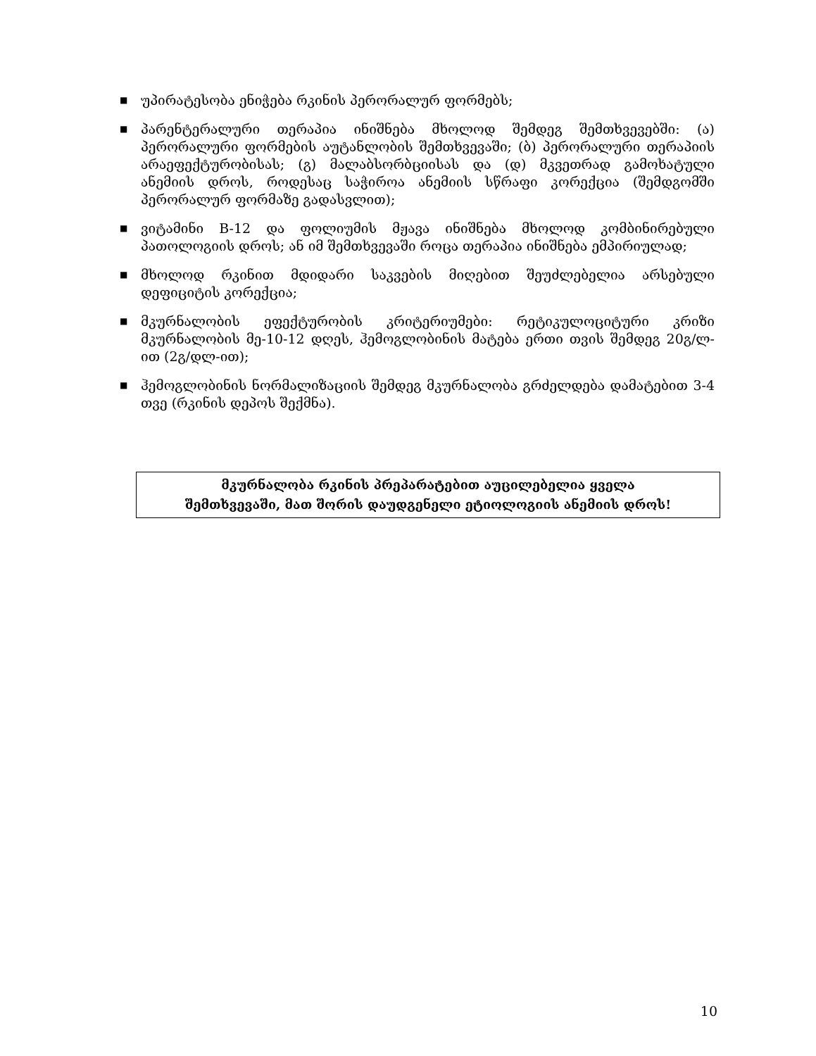■ უპირატესობა ენიჭება რკინის პერორალურ ფორმებს;
■ პარენტერალური თერაპია ინიშნება მხოლოდ შემდეგ შემთხვევებში: (ა) პერორალური ფორმების აუტანლობის შემთხვევაში; (ბ) პერორალური თერაპიის არაეფექტურობისას; (გ) მალაბსორბციისას და (დ) მკვეთრად გამოხატული ანემიის დროს, როდესაც საჭიროა ანემიის სწრაფი კორექცია (შემდგომში პერორალურ ფორმაზე გადასვლით);
■ ვიტამინი B-12 და ფოლიუმის მჟავა ინიშნება მხოლოდ კომბინირებული პათოლოგიის დროს; ან იმ შემთხვევაში როცა თერაპია ინიშნება ემპირიულად;
■ მხოლოდ რკინით მდიდარი საკვების მიღებით შეუძლებელია არსებული დეფიციტის კორექცია;
■ მკურნალობის ეფექტურობის კრიტერიუმები: რეტიკულოციტური კრიზი მკურნალობის მე-10-12 დღეს, ჰემოგლობინის მატება ერთი თვის შემდეგ 20გ/ლ-ით (2გ/დლ-ით);
■ ჰემოგლობინის ნორმალიზაციის შემდეგ მკურნალობა გრძელდება დამატებით 3-4 თვე (რკინის დეპოს შექმნა).
მკურნალობა რკინის პრეპარატებით აუცილებელია ყველა
შემთხვევაში, მათ შორის დაუდგენელი ეტიოლოგიის ანემიის დროს!
10